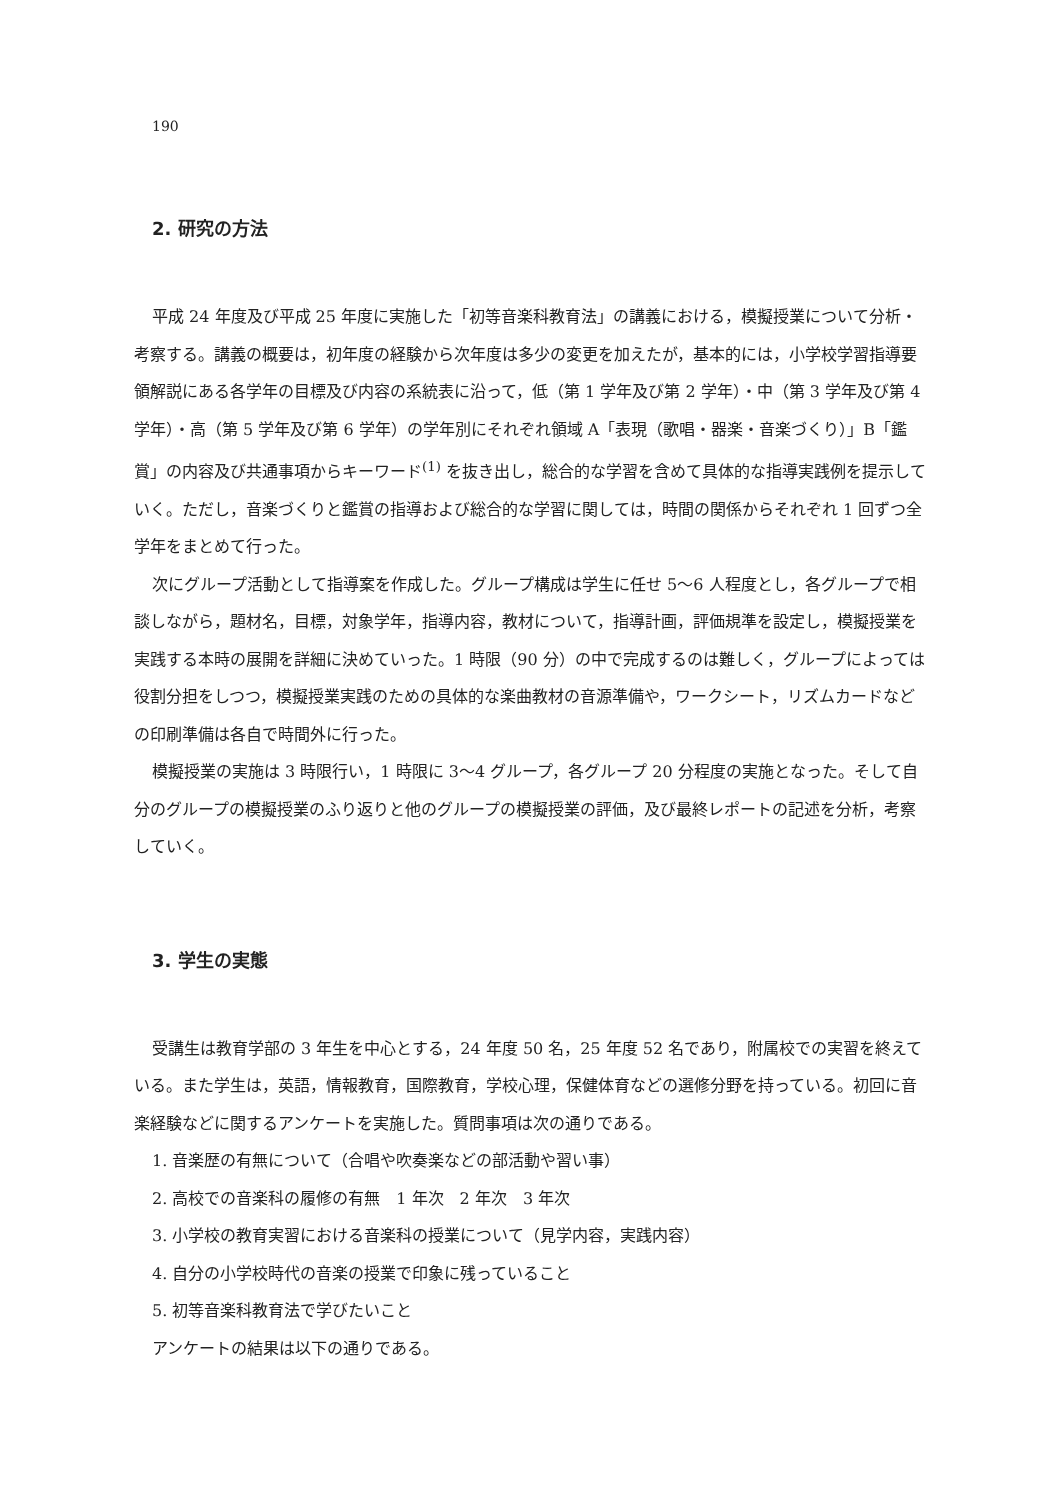190
2. 研究の方法
平成 24 年度及び平成 25 年度に実施した「初等音楽科教育法」の講義における，模擬授業について分析・考察する。講義の概要は，初年度の経験から次年度は多少の変更を加えたが，基本的には，小学校学習指導要領解説にある各学年の目標及び内容の系統表に沿って，低（第 1 学年及び第 2 学年）・中（第 3 学年及び第 4 学年）・高（第 5 学年及び第 6 学年）の学年別にそれぞれ領域 A「表現（歌唱・器楽・音楽づくり）」B「鑑賞」の内容及び共通事項からキーワード<sup>(1)</sup> を抜き出し，総合的な学習を含めて具体的な指導実践例を提示していく。ただし，音楽づくりと鑑賞の指導および総合的な学習に関しては，時間の関係からそれぞれ 1 回ずつ全学年をまとめて行った。
次にグループ活動として指導案を作成した。グループ構成は学生に任せ 5〜6 人程度とし，各グループで相談しながら，題材名，目標，対象学年，指導内容，教材について，指導計画，評価規準を設定し，模擬授業を実践する本時の展開を詳細に決めていった。1 時限（90 分）の中で完成するのは難しく，グループによっては役割分担をしつつ，模擬授業実践のための具体的な楽曲教材の音源準備や，ワークシート，リズムカードなどの印刷準備は各自で時間外に行った。
模擬授業の実施は 3 時限行い，1 時限に 3〜4 グループ，各グループ 20 分程度の実施となった。そして自分のグループの模擬授業のふり返りと他のグループの模擬授業の評価，及び最終レポートの記述を分析，考察していく。
3. 学生の実態
受講生は教育学部の 3 年生を中心とする，24 年度 50 名，25 年度 52 名であり，附属校での実習を終えている。また学生は，英語，情報教育，国際教育，学校心理，保健体育などの選修分野を持っている。初回に音楽経験などに関するアンケートを実施した。質問事項は次の通りである。
1. 音楽歴の有無について（合唱や吹奏楽などの部活動や習い事）
2. 高校での音楽科の履修の有無　1 年次　2 年次　3 年次
3. 小学校の教育実習における音楽科の授業について（見学内容，実践内容）
4. 自分の小学校時代の音楽の授業で印象に残っていること
5. 初等音楽科教育法で学びたいこと
アンケートの結果は以下の通りである。